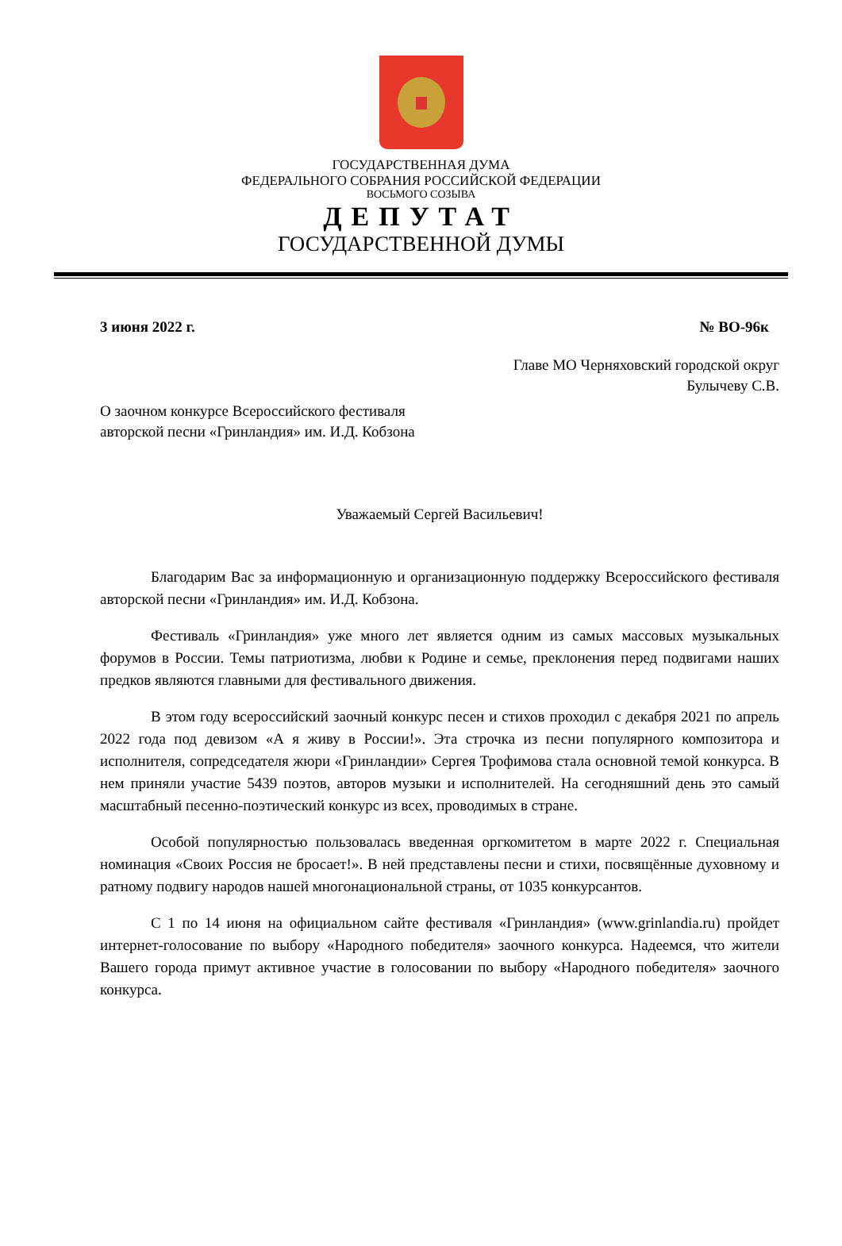ГОСУДАРСТВЕННАЯ ДУМА
ФЕДЕРАЛЬНОГО СОБРАНИЯ РОССИЙСКОЙ ФЕДЕРАЦИИ
ВОСЬМОГО СОЗЫВА
ДЕПУТАТ
ГОСУДАРСТВЕННОЙ ДУМЫ
3 июня 2022 г. № ВО-96к
Главе МО Черняховский городской округ
Булычеву С.В.
О заочном конкурсе Всероссийского фестиваля
авторской песни «Гринландия» им. И.Д. Кобзона
Уважаемый Сергей Васильевич!
Благодарим Вас за информационную и организационную поддержку Всероссийского фестиваля авторской песни «Гринландия» им. И.Д. Кобзона.
Фестиваль «Гринландия» уже много лет является одним из самых массовых музыкальных форумов в России. Темы патриотизма, любви к Родине и семье, преклонения перед подвигами наших предков являются главными для фестивального движения.
В этом году всероссийский заочный конкурс песен и стихов проходил с декабря 2021 по апрель 2022 года под девизом «А я живу в России!». Эта строчка из песни популярного композитора и исполнителя, сопредседателя жюри «Гринландии» Сергея Трофимова стала основной темой конкурса. В нем приняли участие 5439 поэтов, авторов музыки и исполнителей. На сегодняшний день это самый масштабный песенно-поэтический конкурс из всех, проводимых в стране.
Особой популярностью пользовалась введенная оргкомитетом в марте 2022 г. Специальная номинация «Своих Россия не бросает!». В ней представлены песни и стихи, посвящённые духовному и ратному подвигу народов нашей многонациональной страны, от 1035 конкурсантов.
С 1 по 14 июня на официальном сайте фестиваля «Гринландия» (www.grinlandia.ru) пройдет интернет-голосование по выбору «Народного победителя» заочного конкурса. Надеемся, что жители Вашего города примут активное участие в голосовании по выбору «Народного победителя» заочного конкурса.